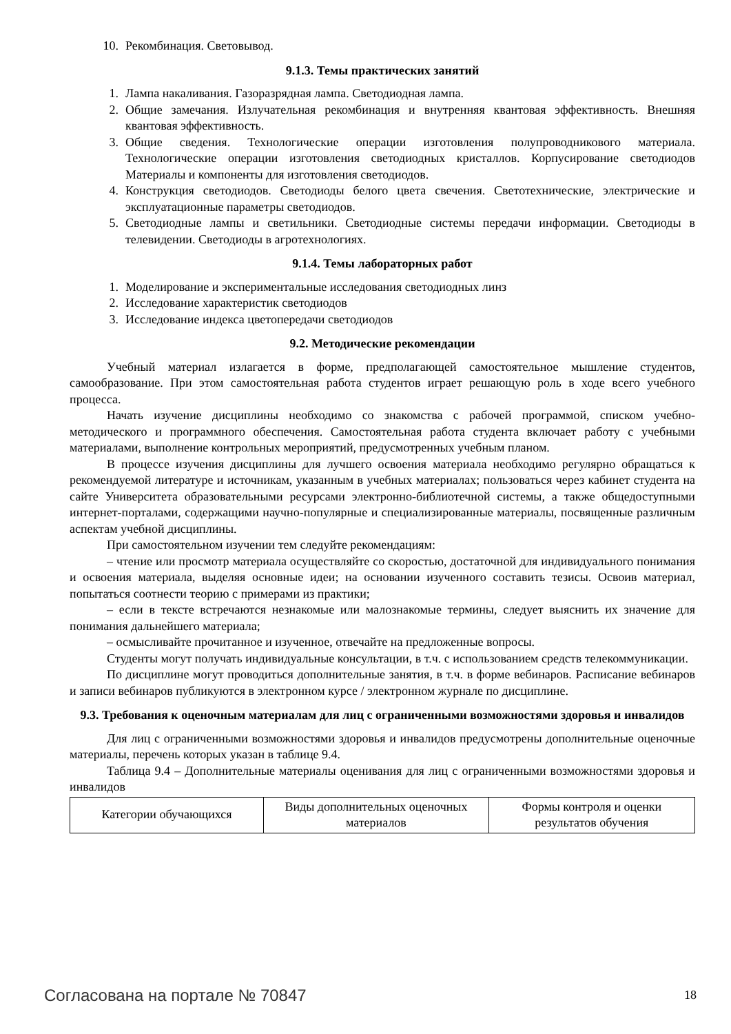10. Рекомбинация. Световывод.
9.1.3. Темы практических занятий
1. Лампа накаливания. Газоразрядная лампа. Светодиодная лампа.
2. Общие замечания. Излучательная рекомбинация и внутренняя квантовая эффективность. Внешняя квантовая эффективность.
3. Общие сведения. Технологические операции изготовления полупроводникового материала. Технологические операции изготовления светодиодных кристаллов. Корпусирование светодиодов Материалы и компоненты для изготовления светодиодов.
4. Конструкция светодиодов. Светодиоды белого цвета свечения. Светотехнические, электрические и эксплуатационные параметры светодиодов.
5. Светодиодные лампы и светильники. Светодиодные системы передачи информации. Светодиоды в телевидении. Светодиоды в агротехнологиях.
9.1.4. Темы лабораторных работ
1. Моделирование и экспериментальные исследования светодиодных линз
2. Исследование характеристик светодиодов
3. Исследование индекса цветопередачи светодиодов
9.2. Методические рекомендации
Учебный материал излагается в форме, предполагающей самостоятельное мышление студентов, самообразование. При этом самостоятельная работа студентов играет решающую роль в ходе всего учебного процесса.
Начать изучение дисциплины необходимо со знакомства с рабочей программой, списком учебно-методического и программного обеспечения. Самостоятельная работа студента включает работу с учебными материалами, выполнение контрольных мероприятий, предусмотренных учебным планом.
В процессе изучения дисциплины для лучшего освоения материала необходимо регулярно обращаться к рекомендуемой литературе и источникам, указанным в учебных материалах; пользоваться через кабинет студента на сайте Университета образовательными ресурсами электронно-библиотечной системы, а также общедоступными интернет-порталами, содержащими научно-популярные и специализированные материалы, посвященные различным аспектам учебной дисциплины.
При самостоятельном изучении тем следуйте рекомендациям:
– чтение или просмотр материала осуществляйте со скоростью, достаточной для индивидуального понимания и освоения материала, выделяя основные идеи; на основании изученного составить тезисы. Освоив материал, попытаться соотнести теорию с примерами из практики;
– если в тексте встречаются незнакомые или малознакомые термины, следует выяснить их значение для понимания дальнейшего материала;
– осмысливайте прочитанное и изученное, отвечайте на предложенные вопросы.
Студенты могут получать индивидуальные консультации, в т.ч. с использованием средств телекоммуникации.
По дисциплине могут проводиться дополнительные занятия, в т.ч. в форме вебинаров. Расписание вебинаров и записи вебинаров публикуются в электронном курсе / электронном журнале по дисциплине.
9.3. Требования к оценочным материалам для лиц с ограниченными возможностями здоровья и инвалидов
Для лиц с ограниченными возможностями здоровья и инвалидов предусмотрены дополнительные оценочные материалы, перечень которых указан в таблице 9.4.
Таблица 9.4 – Дополнительные материалы оценивания для лиц с ограниченными возможностями здоровья и инвалидов
| Категории обучающихся | Виды дополнительных оценочных материалов | Формы контроля и оценки результатов обучения |
Согласована на портале № 70847 18